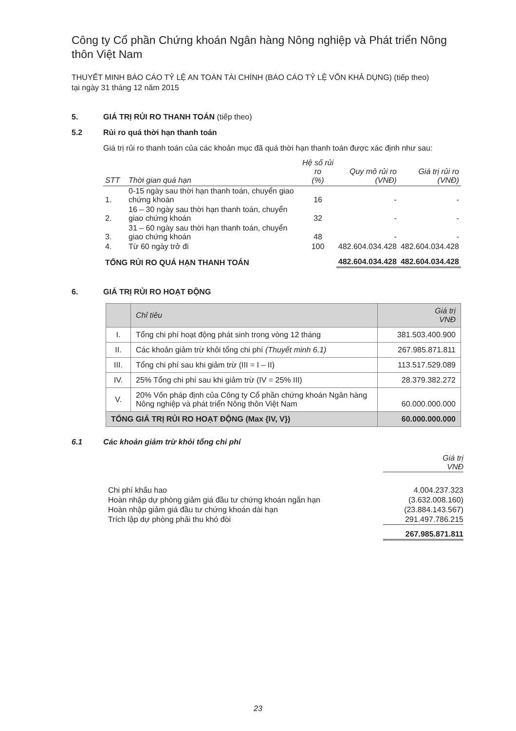Công ty Cổ phần Chứng khoán Ngân hàng Nông nghiệp và Phát triển Nông thôn Việt Nam
THUYẾT MINH BÁO CÁO TỶ LỆ AN TOÀN TÀI CHÍNH (BÁO CÁO TỶ LỆ VỐN KHẢ DỤNG) (tiếp theo)
tại ngày 31 tháng 12 năm 2015
5. GIÁ TRỊ RỦI RO THANH TOÁN (tiếp theo)
5.2 Rủi ro quá thời hạn thanh toán
Giá trị rủi ro thanh toán của các khoản mục đã quá thời hạn thanh toán được xác định như sau:
| STT | Thời gian quá hạn | Hệ số rủi ro (%) | Quy mô rủi ro (VNĐ) | Giá trị rủi ro (VNĐ) |
| --- | --- | --- | --- | --- |
| 1. | 0-15 ngày sau thời hạn thanh toán, chuyển giao chứng khoán | 16 | - | - |
| 2. | 16 – 30 ngày sau thời hạn thanh toán, chuyển giao chứng khoán | 32 | - | - |
| 3. | 31 – 60 ngày sau thời hạn thanh toán, chuyển giao chứng khoán | 48 | - | - |
| 4. | Từ 60 ngày trở đi | 100 | 482.604.034.428 | 482.604.034.428 |
| TỔNG RỦI RO QUÁ HẠN THANH TOÁN | | | 482.604.034.428 | 482.604.034.428 |
6. GIÁ TRỊ RỦI RO HOẠT ĐỘNG
| | Chỉ tiêu | Giá trị VNĐ |
| --- | --- | --- |
| I. | Tổng chi phí hoạt động phát sinh trong vòng 12 tháng | 381.503.400.900 |
| II. | Các khoản giảm trừ khỏi tổng chi phí (Thuyết minh 6.1) | 267.985.871.811 |
| III. | Tổng chi phí sau khi giảm trừ (III = I – II) | 113.517.529.089 |
| IV. | 25% Tổng chi phí sau khi giảm trừ (IV = 25% III) | 28.379.382.272 |
| V. | 20% Vốn pháp định của Công ty Cổ phần chứng khoán Ngân hàng Nông nghiệp và phát triển Nông thôn Việt Nam | 60.000.000.000 |
| TỔNG GIÁ TRỊ RỦI RO HOẠT ĐỘNG (Max {IV, V}) | | 60.000.000.000 |
6.1 Các khoản giảm trừ khỏi tổng chi phí
| | Giá trị VNĐ |
| Chi phí khấu hao | 4.004.237.323 |
| Hoàn nhập dự phòng giảm giá đầu tư chứng khoán ngắn hạn | (3.632.008.160) |
| Hoàn nhập giảm giá đầu tư chứng khoán dài hạn | (23.884.143.567) |
| Trích lập dự phòng phải thu khó đòi | 291.497.786.215 |
| | 267.985.871.811 |
23